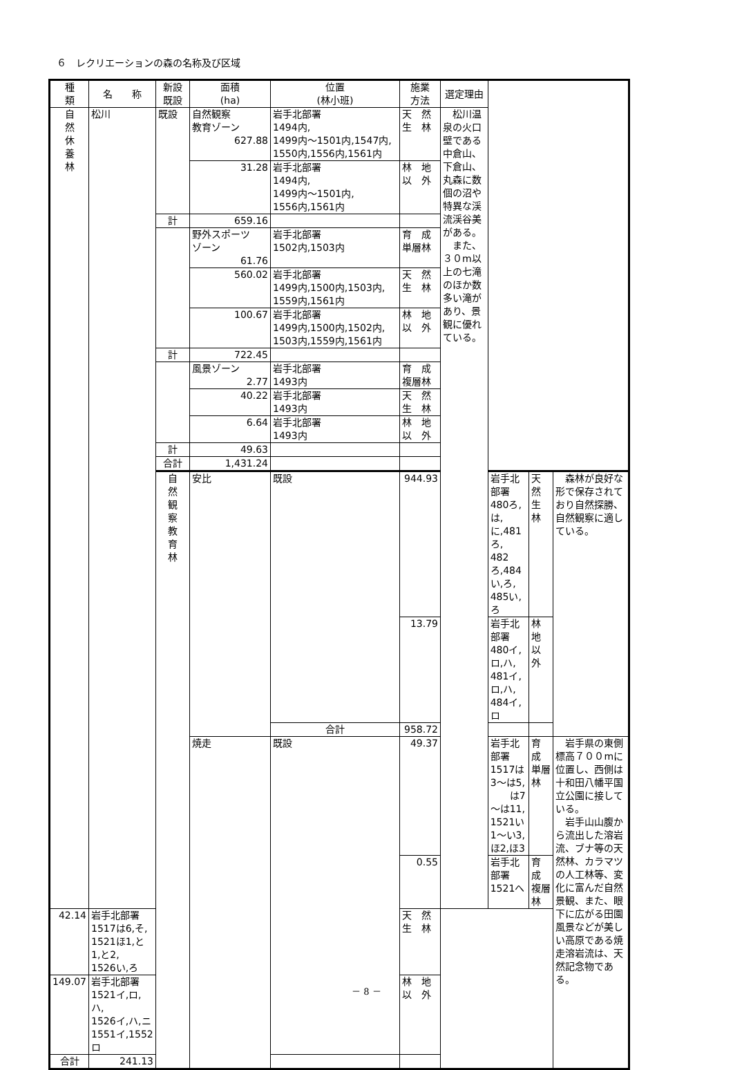６　レクリエーションの森の名称及び区域
| 種 類 | 名 称 | 新設 既設 | 面積 (ha) | 位置 (林小班) | 施業 方法 | 選定理由 | | | |
| --- | --- | --- | --- | --- | --- | --- | --- | --- | --- |
| 自 然 休 養 林 | 松川 | 既設 | 自然観察 教育ゾーン 627.88 | 岩手北部署 1494内, 1499内～1501内,1547内, 1550内,1556内,1561内 | 天 然 生 林 | 松川温泉の火口壁である中倉山、下倉山、丸森に数個の沼や特異な渓流渓谷美がある。 また、３０m以上の七滝のほか数多い滝があり、景観に優れている。 | | | |
| | | | 31.28 | 岩手北部署 1494内, 1499内～1501内, 1556内,1561内 | 林 地 以 外 | | | | |
| | | 計 | 659.16 | | | | | | |
| | | | 野外スポーツ ゾーン 61.76 | 岩手北部署 1502内,1503内 | 育 成 単層林 | | | | |
| | | | 560.02 | 岩手北部署 1499内,1500内,1503内, 1559内,1561内 | 天 然 生 林 | | | | |
| | | | 100.67 | 岩手北部署 1499内,1500内,1502内, 1503内,1559内,1561内 | 林 地 以 外 | | | | |
| | | 計 | 722.45 | | | | | | |
| | | | 風景ゾーン 2.77 | 岩手北部署 1493内 | 育 成 複層林 | | | | |
| | | | 40.22 | 岩手北部署 1493内 | 天 然 生 林 | | | | |
| | | | 6.64 | 岩手北部署 1493内 | 林 地 以 外 | | | | |
| | | 計 | 49.63 | | | | | | |
| | | 合計 | 1,431.24 | | | | | | |
| | | 自 然 観 察 教 育 林 | 安比 | 既設 | 944.93 | | 岩手北部署 480ろ,は,に,481ろ, 482ろ,484い,ろ, 485い,ろ | 天 然 生 林 | 森林が良好な形で保存されており自然探勝、自然観察に適している。 |
| | | | | | 13.79 | | 岩手北部署 480イ,ロ,ハ, 481イ,ロ,ハ, 484イ,ロ | 林 地 以 外 | |
| | | | | 合計 | 958.72 | | | | |
| | | | 焼走 | 既設 | 49.37 | | 岩手北部署 1517は3～は5, は7～は11, 1521い1～い3,ほ2,ほ3 | 育 成 単層林 | 岩手県の東側標高７００mに位置し、西側は十和田八幡平国立公園に接している。 岩手山山腹から流出した溶岩流、ブナ等の天然林、カラマツの人工林等、変化に富んだ自然景観、また、眼下に広がる田園風景などが美しい高原である焼走溶岩流は、天然記念物である。 |
| | | | | | 0.55 | | 岩手北部署 1521へ | 育 成 複層林 | |
| 42.14 | 岩手北部署 1517は6,そ, 1521ほ1,と1,と2, 1526い,ろ | | | | 天 然 生 林 | | | | |
| 149.07 | 岩手北部署 1521イ,ロ,ハ, 1526イ,ハ,ニ 1551イ,1552ロ | | | | 林 地 以 外 | | | | |
| 合計 | 241.13 | | | | | | | | |
－ 8 －